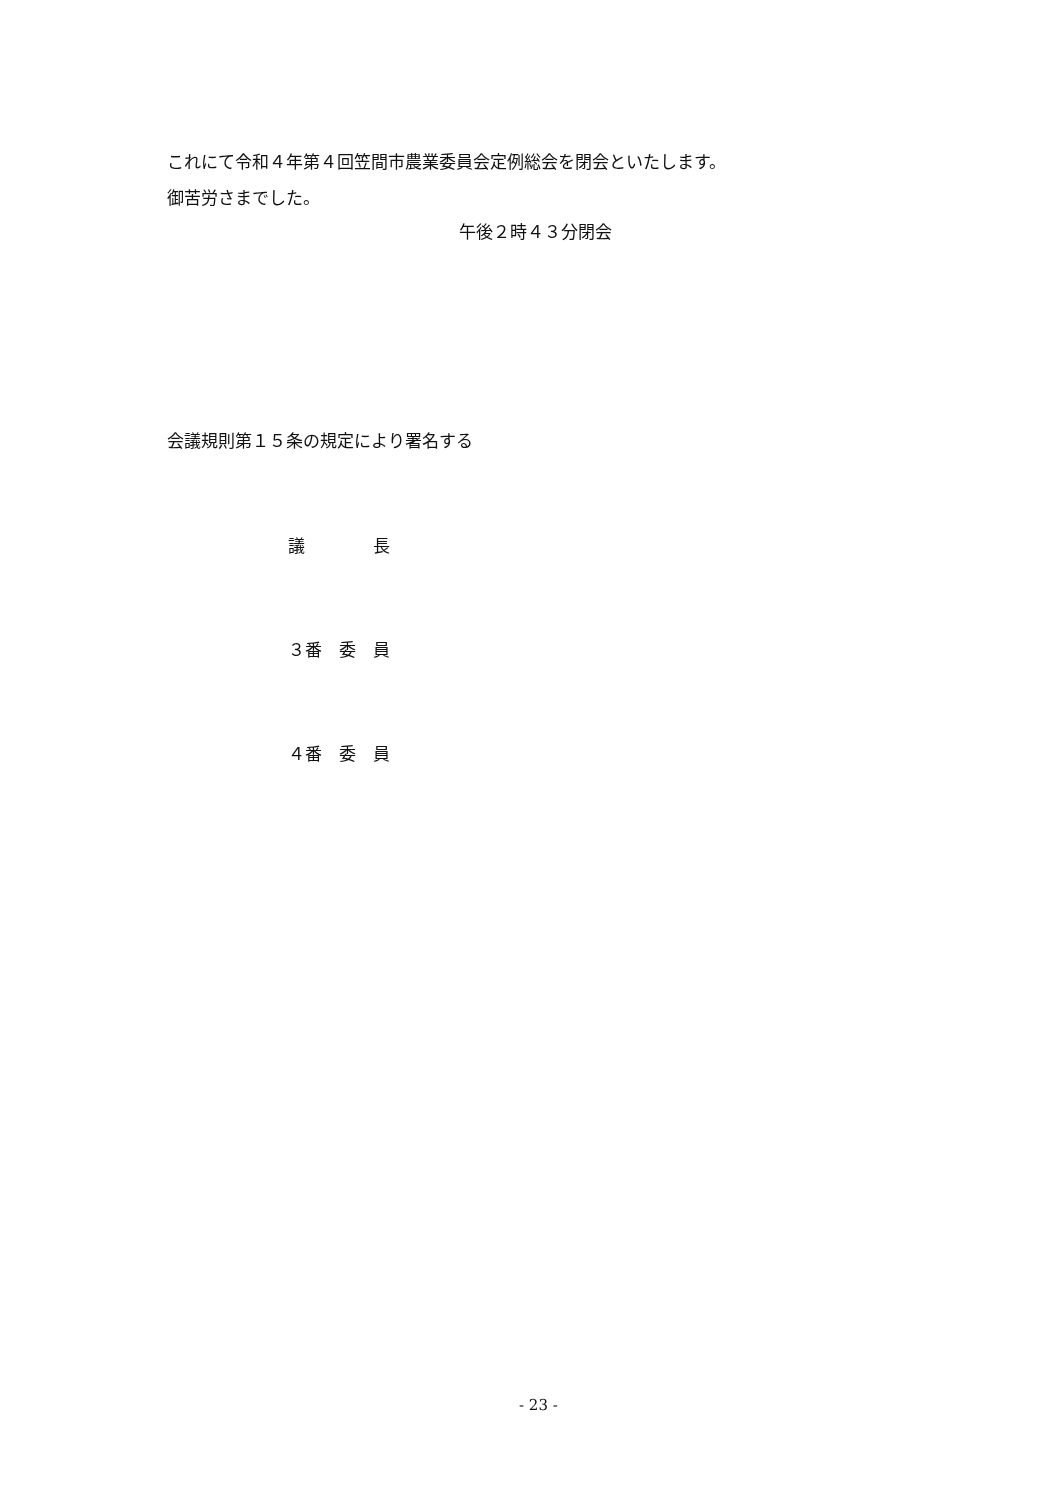これにて令和４年第４回笠間市農業委員会定例総会を閉会といたします。
御苦労さまでした。
午後２時４３分閉会
会議規則第１５条の規定により署名する
議　　　　長
３番　委　員
４番　委　員
- 23 -